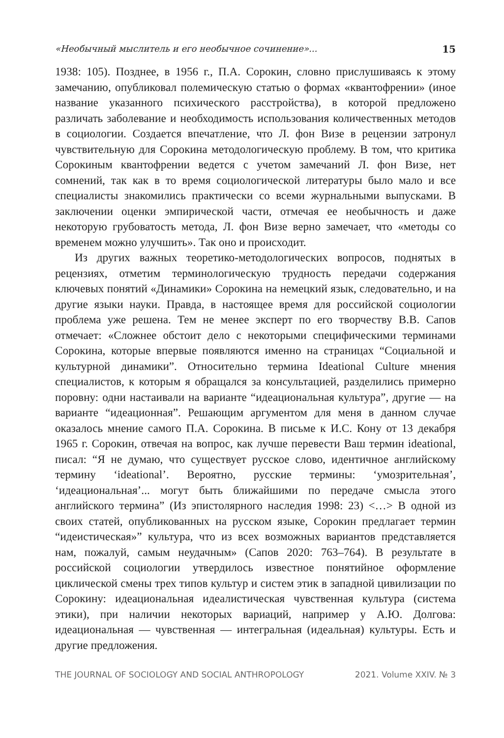«Необычный мыслитель и его необычное сочинение»... 15
1938: 105). Позднее, в 1956 г., П.А. Сорокин, словно прислушиваясь к этому замечанию, опубликовал полемическую статью о формах «квантофрении» (иное название указанного психического расстройства), в которой предложено различать заболевание и необходимость использования количественных методов в социологии. Создается впечатление, что Л. фон Визе в рецензии затронул чувствительную для Сорокина методологическую проблему. В том, что критика Сорокиным квантофрении ведется с учетом замечаний Л. фон Визе, нет сомнений, так как в то время социологической литературы было мало и все специалисты знакомились практически со всеми журнальными выпусками. В заключении оценки эмпирической части, отмечая ее необычность и даже некоторую грубоватость метода, Л. фон Визе верно замечает, что «методы со временем можно улучшить». Так оно и происходит.
Из других важных теоретико-методологических вопросов, поднятых в рецензиях, отметим терминологическую трудность передачи содержания ключевых понятий «Динамики» Сорокина на немецкий язык, следовательно, и на другие языки науки. Правда, в настоящее время для российской социологии проблема уже решена. Тем не менее эксперт по его творчеству В.В. Сапов отмечает: «Сложнее обстоит дело с некоторыми специфическими терминами Сорокина, которые впервые появляются именно на страницах “Социальной и культурной динамики”. Относительно термина Ideational Culture мнения специалистов, к которым я обращался за консультацией, разделились примерно поровну: одни настаивали на варианте “идеациональная культура”, другие — на варианте “идеационная”. Решающим аргументом для меня в данном случае оказалось мнение самого П.А. Сорокина. В письме к И.С. Кону от 13 декабря 1965 г. Сорокин, отвечая на вопрос, как лучше перевести Ваш термин ideational, писал: “Я не думаю, что существует русское слово, идентичное английскому термину ‘ideational’. Вероятно, русские термины: ‘умозрительная’, ‘идеациональная’... могут быть ближайшими по передаче смысла этого английского термина” (Из эпистолярного наследия 1998: 23) <…> В одной из своих статей, опубликованных на русском языке, Сорокин предлагает термин “идеистическая»” культура, что из всех возможных вариантов представляется нам, пожалуй, самым неудачным» (Сапов 2020: 763–764). В результате в российской социологии утвердилось известное понятийное оформление циклической смены трех типов культур и систем этик в западной цивилизации по Сорокину: идеациональная идеалистическая чувственная культура (система этики), при наличии некоторых вариаций, например у А.Ю. Долгова: идеациональная — чувственная — интегральная (идеальная) культуры. Есть и другие предложения.
THE JOURNAL OF SOCIOLOGY AND SOCIAL ANTHROPOLOGY 2021. Volume XXIV. № 3